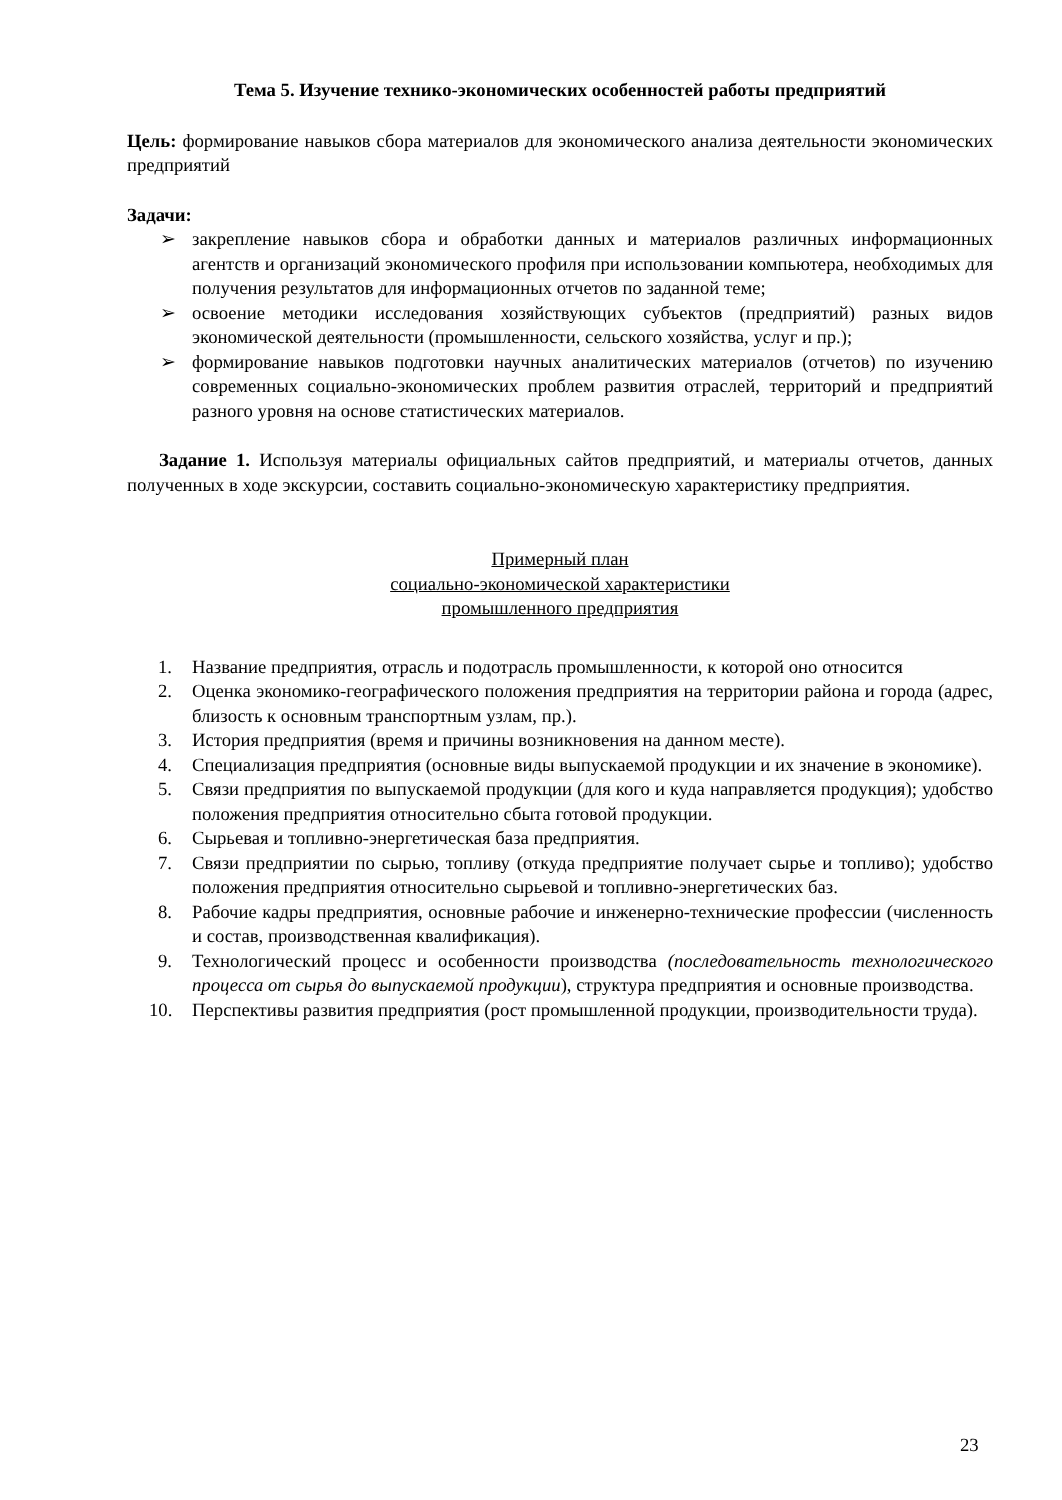Тема 5. Изучение технико-экономических особенностей работы предприятий
Цель: формирование навыков сбора материалов для экономического анализа деятельности экономических предприятий
Задачи:
➢ закрепление навыков сбора и обработки данных и материалов различных информационных агентств и организаций экономического профиля при использовании компьютера, необходимых для получения результатов для информационных отчетов по заданной теме;
➢ освоение методики исследования хозяйствующих субъектов (предприятий) разных видов экономической деятельности (промышленности, сельского хозяйства, услуг и пр.);
➢ формирование навыков подготовки научных аналитических материалов (отчетов) по изучению современных социально-экономических проблем развития отраслей, территорий и предприятий разного уровня на основе статистических материалов.
Задание 1. Используя материалы официальных сайтов предприятий, и материалы отчетов, данных полученных в ходе экскурсии, составить социально-экономическую характеристику предприятия.
Примерный план
социально-экономической характеристики
промышленного предприятия
1. Название предприятия, отрасль и подотрасль промышленности, к которой оно относится
2. Оценка экономико-географического положения предприятия на территории района и города (адрес, близость к основным транспортным узлам, пр.).
3. История предприятия (время и причины возникновения на данном месте).
4. Специализация предприятия (основные виды выпускаемой продукции и их значение в экономике).
5. Связи предприятия по выпускаемой продукции (для кого и куда направляется продукция); удобство положения предприятия относительно сбыта готовой продукции.
6. Сырьевая и топливно-энергетическая база предприятия.
7. Связи предприятии по сырью, топливу (откуда предприятие получает сырье и топливо); удобство положения предприятия относительно сырьевой и топливно-энергетических баз.
8. Рабочие кадры предприятия, основные рабочие и инженерно-технические профессии (численность и состав, производственная квалификация).
9. Технологический процесс и особенности производства (последовательность технологического процесса от сырья до выпускаемой продукции), структура предприятия и основные производства.
10. Перспективы развития предприятия (рост промышленной продукции, производительности труда).
23